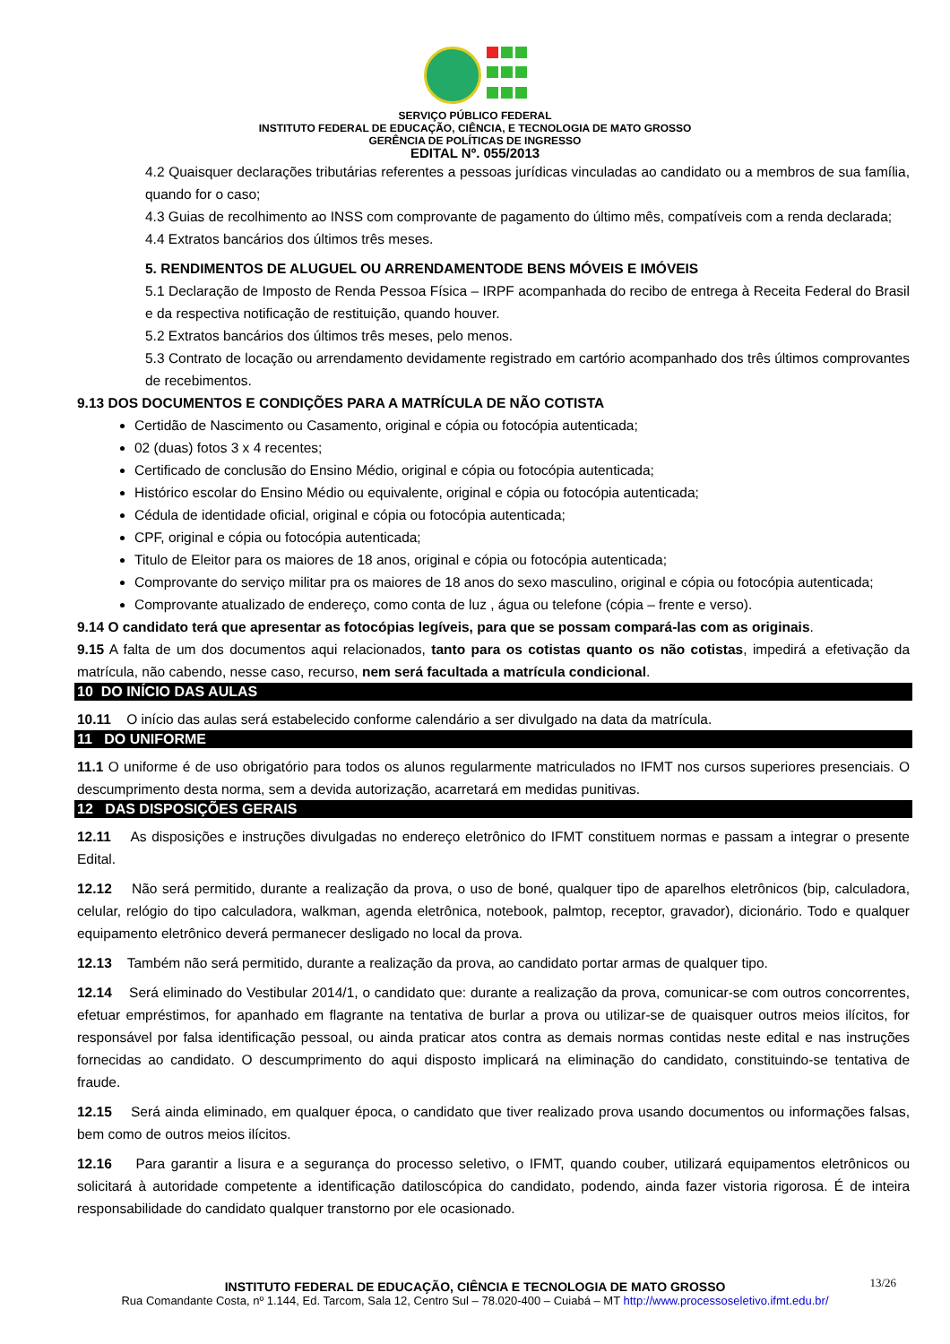SERVIÇO PÚBLICO FEDERAL
INSTITUTO FEDERAL DE EDUCAÇÃO, CIÊNCIA, E TECNOLOGIA DE MATO GROSSO
GERÊNCIA DE POLÍTICAS DE INGRESSO
EDITAL Nº. 055/2013
4.2 Quaisquer declarações tributárias referentes a pessoas jurídicas vinculadas ao candidato ou a membros de sua família, quando for o caso;
4.3 Guias de recolhimento ao INSS com comprovante de pagamento do último mês, compatíveis com a renda declarada;
4.4 Extratos bancários dos últimos três meses.
5. RENDIMENTOS DE ALUGUEL OU ARRENDAMENTODE BENS MÓVEIS E IMÓVEIS
5.1 Declaração de Imposto de Renda Pessoa Física – IRPF acompanhada do recibo de entrega à Receita Federal do Brasil e da respectiva notificação de restituição, quando houver.
5.2 Extratos bancários dos últimos três meses, pelo menos.
5.3 Contrato de locação ou arrendamento devidamente registrado em cartório acompanhado dos três últimos comprovantes de recebimentos.
9.13 DOS DOCUMENTOS E CONDIÇÕES PARA A MATRÍCULA DE NÃO COTISTA
Certidão de Nascimento ou Casamento, original e cópia ou fotocópia autenticada;
02 (duas) fotos 3 x 4 recentes;
Certificado de conclusão do Ensino Médio, original e cópia ou fotocópia autenticada;
Histórico escolar do Ensino Médio ou equivalente, original e cópia ou fotocópia autenticada;
Cédula de identidade oficial, original e cópia ou fotocópia autenticada;
CPF, original e cópia ou fotocópia autenticada;
Titulo de Eleitor para os maiores de 18 anos, original e cópia ou fotocópia autenticada;
Comprovante do serviço militar pra os maiores de 18 anos do sexo masculino, original e cópia ou fotocópia autenticada;
Comprovante atualizado de endereço, como conta de luz , água ou telefone (cópia – frente e verso).
9.14 O candidato terá que apresentar as fotocópias legíveis, para que se possam compará-las com as originais.
9.15 A falta de um dos documentos aqui relacionados, tanto para os cotistas quanto os não cotistas, impedirá a efetivação da matrícula, não cabendo, nesse caso, recurso, nem será facultada a matrícula condicional.
10 DO INÍCIO DAS AULAS
10.11 O início das aulas será estabelecido conforme calendário a ser divulgado na data da matrícula.
11 DO UNIFORME
11.1 O uniforme é de uso obrigatório para todos os alunos regularmente matriculados no IFMT nos cursos superiores presenciais. O descumprimento desta norma, sem a devida autorização, acarretará em medidas punitivas.
12 DAS DISPOSIÇÕES GERAIS
12.11 As disposições e instruções divulgadas no endereço eletrônico do IFMT constituem normas e passam a integrar o presente Edital.
12.12 Não será permitido, durante a realização da prova, o uso de boné, qualquer tipo de aparelhos eletrônicos (bip, calculadora, celular, relógio do tipo calculadora, walkman, agenda eletrônica, notebook, palmtop, receptor, gravador), dicionário. Todo e qualquer equipamento eletrônico deverá permanecer desligado no local da prova.
12.13 Também não será permitido, durante a realização da prova, ao candidato portar armas de qualquer tipo.
12.14 Será eliminado do Vestibular 2014/1, o candidato que: durante a realização da prova, comunicar-se com outros concorrentes, efetuar empréstimos, for apanhado em flagrante na tentativa de burlar a prova ou utilizar-se de quaisquer outros meios ilícitos, for responsável por falsa identificação pessoal, ou ainda praticar atos contra as demais normas contidas neste edital e nas instruções fornecidas ao candidato. O descumprimento do aqui disposto implicará na eliminação do candidato, constituindo-se tentativa de fraude.
12.15 Será ainda eliminado, em qualquer época, o candidato que tiver realizado prova usando documentos ou informações falsas, bem como de outros meios ilícitos.
12.16 Para garantir a lisura e a segurança do processo seletivo, o IFMT, quando couber, utilizará equipamentos eletrônicos ou solicitará à autoridade competente a identificação datiloscópica do candidato, podendo, ainda fazer vistoria rigorosa. É de inteira responsabilidade do candidato qualquer transtorno por ele ocasionado.
13/26 INSTITUTO FEDERAL DE EDUCAÇÃO, CIÊNCIA E TECNOLOGIA DE MATO GROSSO
Rua Comandante Costa, nº 1.144, Ed. Tarcom, Sala 12, Centro Sul – 78.020-400 – Cuiabá – MT http://www.processoseletivo.ifmt.edu.br/